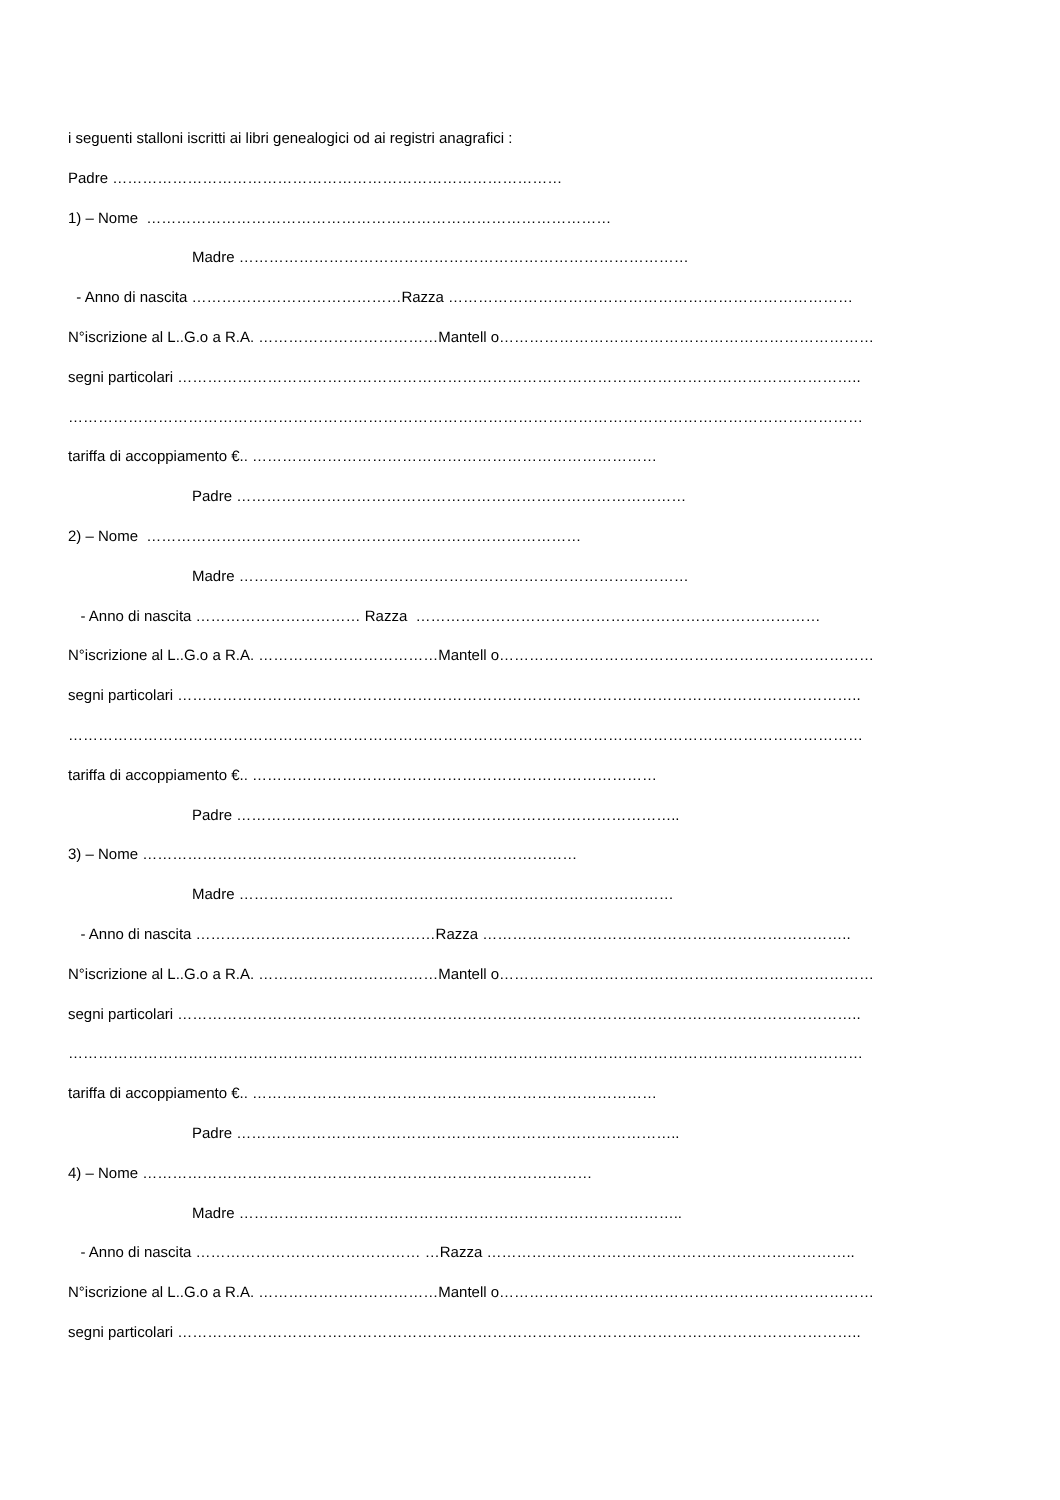i seguenti stalloni iscritti ai libri genealogici od ai registri anagrafici :
Padre ………………………………………………………………………………
1) – Nome …………………………………………………………………………………
Madre ………………………………………………………………………………
- Anno di nascita ……………………………………Razza ………………………………………………………………………
N°iscrizione al L..G.o a R.A. ………………………………Mantell o…………………………………………………………………
segni particolari ………………………………………………………………………………………………………………………..
……………………………………………………………………………………………………………………………………………
tariffa di accoppiamento €.. ………………………………………………………………………
Padre ………………………………………………………………………………
2) – Nome ……………………………………………………………………………
Madre ………………………………………………………………………………
- Anno di nascita …………………………… Razza ………………………………………………………………………
N°iscrizione al L..G.o a R.A. ………………………………Mantell o…………………………………………………………………
segni particolari ………………………………………………………………………………………………………………………..
……………………………………………………………………………………………………………………………………………
tariffa di accoppiamento €.. ………………………………………………………………………
Padre ……………………………………………………………………………..
3) – Nome ……………………………………………………………………………
Madre ……………………………………………………………………………
- Anno di nascita …………………………………………Razza ………………………………………………………………..
N°iscrizione al L..G.o a R.A. ………………………………Mantell o…………………………………………………………………
segni particolari ………………………………………………………………………………………………………………………..
……………………………………………………………………………………………………………………………………………
tariffa di accoppiamento €.. ………………………………………………………………………
Padre ……………………………………………………………………………..
4) – Nome ………………………………………………………………………………
Madre ……………………………………………………………………………..
- Anno di nascita ……………………………………… …Razza ………………………………………………………………..
N°iscrizione al L..G.o a R.A. ………………………………Mantell o…………………………………………………………………
segni particolari ………………………………………………………………………………………………………………………..